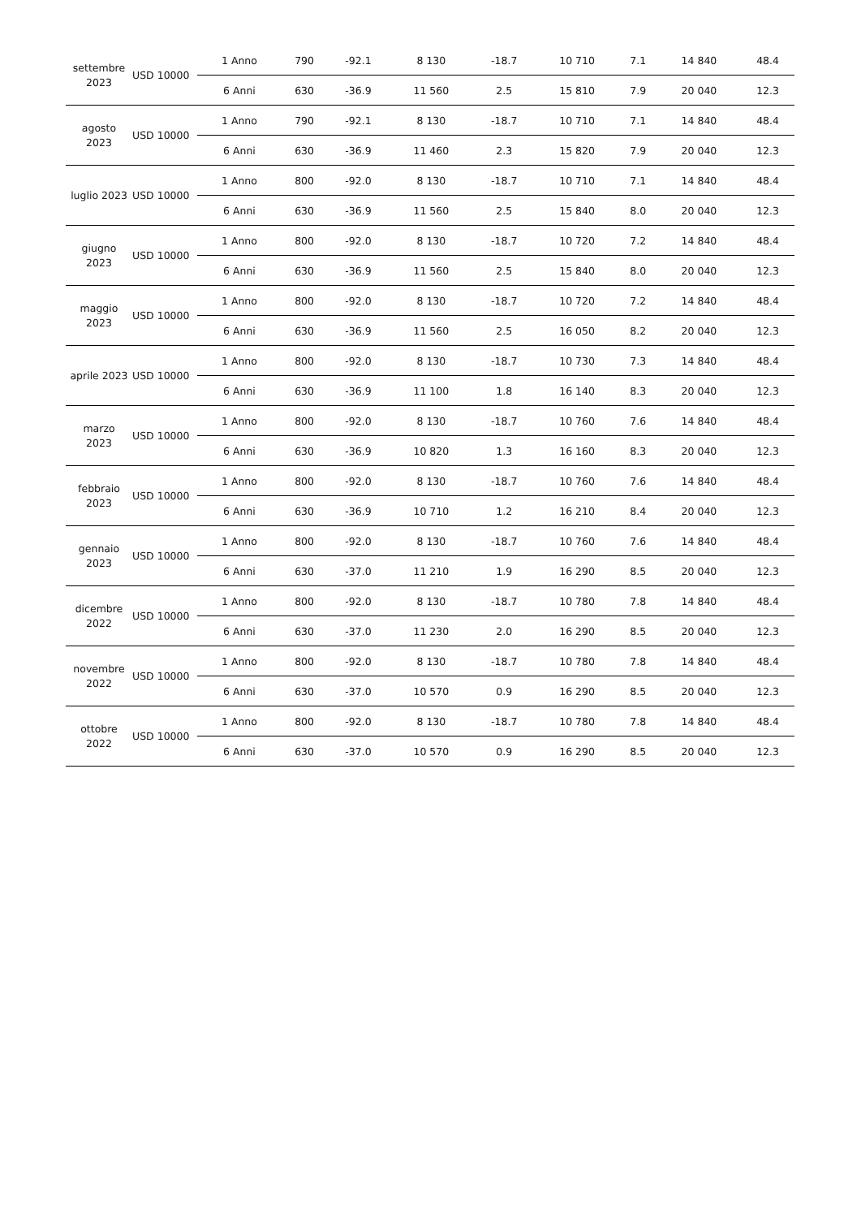| settembre 2023 | USD 10000 | 1 Anno | 790 | -92.1 | 8 130 | -18.7 | 10 710 | 7.1 | 14 840 | 48.4 |
| | | 6 Anni | 630 | -36.9 | 11 560 | 2.5 | 15 810 | 7.9 | 20 040 | 12.3 |
| agosto 2023 | USD 10000 | 1 Anno | 790 | -92.1 | 8 130 | -18.7 | 10 710 | 7.1 | 14 840 | 48.4 |
| | | 6 Anni | 630 | -36.9 | 11 460 | 2.3 | 15 820 | 7.9 | 20 040 | 12.3 |
| luglio 2023 | USD 10000 | 1 Anno | 800 | -92.0 | 8 130 | -18.7 | 10 710 | 7.1 | 14 840 | 48.4 |
| | | 6 Anni | 630 | -36.9 | 11 560 | 2.5 | 15 840 | 8.0 | 20 040 | 12.3 |
| giugno 2023 | USD 10000 | 1 Anno | 800 | -92.0 | 8 130 | -18.7 | 10 720 | 7.2 | 14 840 | 48.4 |
| | | 6 Anni | 630 | -36.9 | 11 560 | 2.5 | 15 840 | 8.0 | 20 040 | 12.3 |
| maggio 2023 | USD 10000 | 1 Anno | 800 | -92.0 | 8 130 | -18.7 | 10 720 | 7.2 | 14 840 | 48.4 |
| | | 6 Anni | 630 | -36.9 | 11 560 | 2.5 | 16 050 | 8.2 | 20 040 | 12.3 |
| aprile 2023 | USD 10000 | 1 Anno | 800 | -92.0 | 8 130 | -18.7 | 10 730 | 7.3 | 14 840 | 48.4 |
| | | 6 Anni | 630 | -36.9 | 11 100 | 1.8 | 16 140 | 8.3 | 20 040 | 12.3 |
| marzo 2023 | USD 10000 | 1 Anno | 800 | -92.0 | 8 130 | -18.7 | 10 760 | 7.6 | 14 840 | 48.4 |
| | | 6 Anni | 630 | -36.9 | 10 820 | 1.3 | 16 160 | 8.3 | 20 040 | 12.3 |
| febbraio 2023 | USD 10000 | 1 Anno | 800 | -92.0 | 8 130 | -18.7 | 10 760 | 7.6 | 14 840 | 48.4 |
| | | 6 Anni | 630 | -36.9 | 10 710 | 1.2 | 16 210 | 8.4 | 20 040 | 12.3 |
| gennaio 2023 | USD 10000 | 1 Anno | 800 | -92.0 | 8 130 | -18.7 | 10 760 | 7.6 | 14 840 | 48.4 |
| | | 6 Anni | 630 | -37.0 | 11 210 | 1.9 | 16 290 | 8.5 | 20 040 | 12.3 |
| dicembre 2022 | USD 10000 | 1 Anno | 800 | -92.0 | 8 130 | -18.7 | 10 780 | 7.8 | 14 840 | 48.4 |
| | | 6 Anni | 630 | -37.0 | 11 230 | 2.0 | 16 290 | 8.5 | 20 040 | 12.3 |
| novembre 2022 | USD 10000 | 1 Anno | 800 | -92.0 | 8 130 | -18.7 | 10 780 | 7.8 | 14 840 | 48.4 |
| | | 6 Anni | 630 | -37.0 | 10 570 | 0.9 | 16 290 | 8.5 | 20 040 | 12.3 |
| ottobre 2022 | USD 10000 | 1 Anno | 800 | -92.0 | 8 130 | -18.7 | 10 780 | 7.8 | 14 840 | 48.4 |
| | | 6 Anni | 630 | -37.0 | 10 570 | 0.9 | 16 290 | 8.5 | 20 040 | 12.3 |